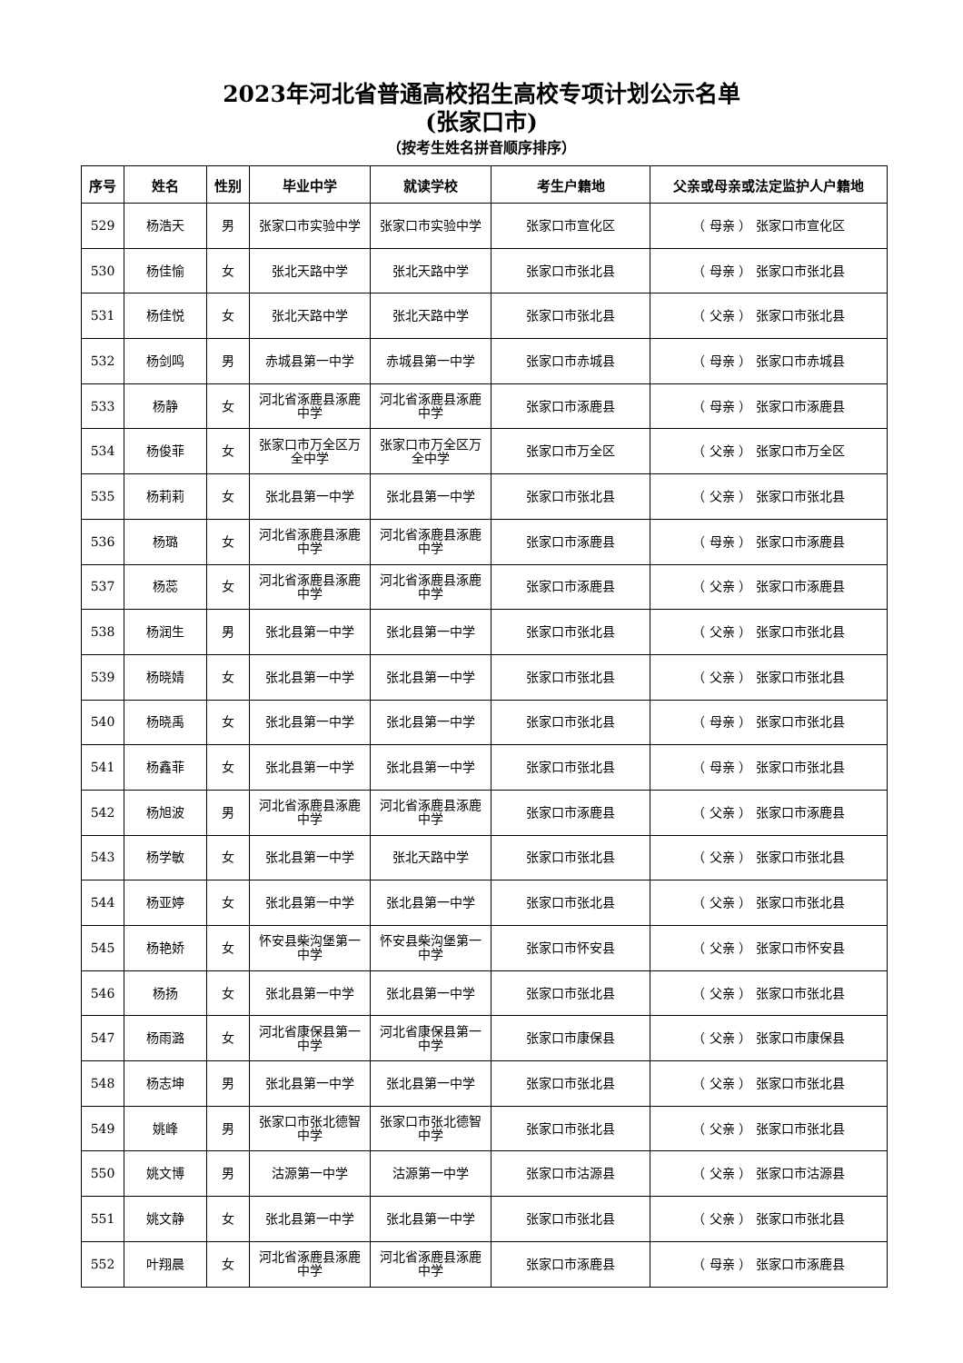2023年河北省普通高校招生高校专项计划公示名单
(张家口市)
（按考生姓名拼音顺序排序）
| 序号 | 姓名 | 性别 | 毕业中学 | 就读学校 | 考生户籍地 | 父亲或母亲或法定监护人户籍地 |
| --- | --- | --- | --- | --- | --- | --- |
| 529 | 杨浩天 | 男 | 张家口市实验中学 | 张家口市实验中学 | 张家口市宣化区 | （ 母亲 ） 张家口市宣化区 |
| 530 | 杨佳愉 | 女 | 张北天路中学 | 张北天路中学 | 张家口市张北县 | （ 母亲 ） 张家口市张北县 |
| 531 | 杨佳悦 | 女 | 张北天路中学 | 张北天路中学 | 张家口市张北县 | （ 父亲 ） 张家口市张北县 |
| 532 | 杨剑鸣 | 男 | 赤城县第一中学 | 赤城县第一中学 | 张家口市赤城县 | （ 母亲 ） 张家口市赤城县 |
| 533 | 杨静 | 女 | 河北省涿鹿县涿鹿中学 | 河北省涿鹿县涿鹿中学 | 张家口市涿鹿县 | （ 母亲 ） 张家口市涿鹿县 |
| 534 | 杨俊菲 | 女 | 张家口市万全区万全中学 | 张家口市万全区万全中学 | 张家口市万全区 | （ 父亲 ） 张家口市万全区 |
| 535 | 杨莉莉 | 女 | 张北县第一中学 | 张北县第一中学 | 张家口市张北县 | （ 父亲 ） 张家口市张北县 |
| 536 | 杨璐 | 女 | 河北省涿鹿县涿鹿中学 | 河北省涿鹿县涿鹿中学 | 张家口市涿鹿县 | （ 母亲 ） 张家口市涿鹿县 |
| 537 | 杨蕊 | 女 | 河北省涿鹿县涿鹿中学 | 河北省涿鹿县涿鹿中学 | 张家口市涿鹿县 | （ 父亲 ） 张家口市涿鹿县 |
| 538 | 杨润生 | 男 | 张北县第一中学 | 张北县第一中学 | 张家口市张北县 | （ 父亲 ） 张家口市张北县 |
| 539 | 杨晓婧 | 女 | 张北县第一中学 | 张北县第一中学 | 张家口市张北县 | （ 父亲 ） 张家口市张北县 |
| 540 | 杨晓禹 | 女 | 张北县第一中学 | 张北县第一中学 | 张家口市张北县 | （ 母亲 ） 张家口市张北县 |
| 541 | 杨鑫菲 | 女 | 张北县第一中学 | 张北县第一中学 | 张家口市张北县 | （ 母亲 ） 张家口市张北县 |
| 542 | 杨旭波 | 男 | 河北省涿鹿县涿鹿中学 | 河北省涿鹿县涿鹿中学 | 张家口市涿鹿县 | （ 父亲 ） 张家口市涿鹿县 |
| 543 | 杨学敏 | 女 | 张北县第一中学 | 张北天路中学 | 张家口市张北县 | （ 父亲 ） 张家口市张北县 |
| 544 | 杨亚婷 | 女 | 张北县第一中学 | 张北县第一中学 | 张家口市张北县 | （ 父亲 ） 张家口市张北县 |
| 545 | 杨艳娇 | 女 | 怀安县柴沟堡第一中学 | 怀安县柴沟堡第一中学 | 张家口市怀安县 | （ 父亲 ） 张家口市怀安县 |
| 546 | 杨扬 | 女 | 张北县第一中学 | 张北县第一中学 | 张家口市张北县 | （ 父亲 ） 张家口市张北县 |
| 547 | 杨雨潞 | 女 | 河北省康保县第一中学 | 河北省康保县第一中学 | 张家口市康保县 | （ 父亲 ） 张家口市康保县 |
| 548 | 杨志坤 | 男 | 张北县第一中学 | 张北县第一中学 | 张家口市张北县 | （ 父亲 ） 张家口市张北县 |
| 549 | 姚峰 | 男 | 张家口市张北德智中学 | 张家口市张北德智中学 | 张家口市张北县 | （ 父亲 ） 张家口市张北县 |
| 550 | 姚文博 | 男 | 沽源第一中学 | 沽源第一中学 | 张家口市沽源县 | （ 父亲 ） 张家口市沽源县 |
| 551 | 姚文静 | 女 | 张北县第一中学 | 张北县第一中学 | 张家口市张北县 | （ 父亲 ） 张家口市张北县 |
| 552 | 叶翔晨 | 女 | 河北省涿鹿县涿鹿中学 | 河北省涿鹿县涿鹿中学 | 张家口市涿鹿县 | （ 母亲 ） 张家口市涿鹿县 |